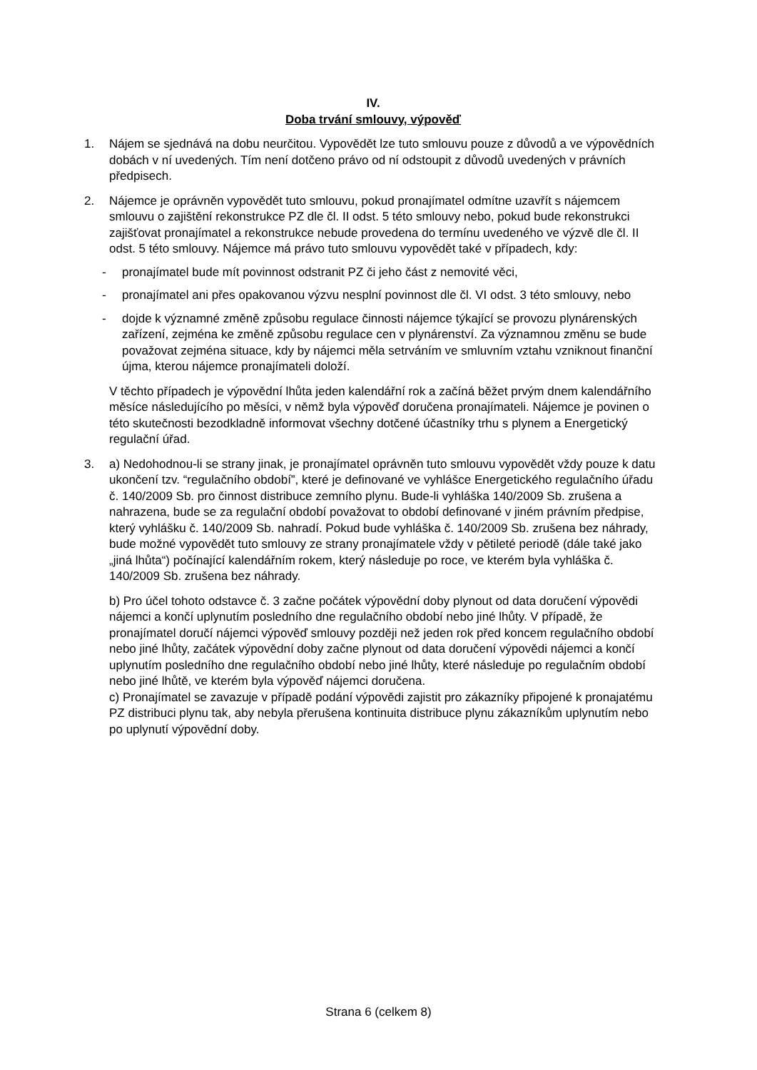IV.
Doba trvání smlouvy, výpověď
1. Nájem se sjednává na dobu neurčitou. Vypovědět lze tuto smlouvu pouze z důvodů a ve výpovědních dobách v ní uvedených. Tím není dotčeno právo od ní odstoupit z důvodů uvedených v právních předpisech.
2. Nájemce je oprávněn vypovědět tuto smlouvu, pokud pronajímatel odmítne uzavřít s nájemcem smlouvu o zajištění rekonstrukce PZ dle čl. II odst. 5 této smlouvy nebo, pokud bude rekonstrukci zajišťovat pronajímatel a rekonstrukce nebude provedena do termínu uvedeného ve výzvě dle čl. II odst. 5 této smlouvy. Nájemce má právo tuto smlouvu vypovědět také v případech, kdy:
- pronajímatel bude mít povinnost odstranit PZ či jeho část z nemovité věci,
- pronajímatel ani přes opakovanou výzvu nesplní povinnost dle čl. VI odst. 3 této smlouvy, nebo
- dojde k významné změně způsobu regulace činnosti nájemce týkající se provozu plynárenských zařízení, zejména ke změně způsobu regulace cen v plynárenství. Za významnou změnu se bude považovat zejména situace, kdy by nájemci měla setrváním ve smluvním vztahu vzniknout finanční újma, kterou nájemce pronajímateli doloží.
V těchto případech je výpovědní lhůta jeden kalendářní rok a začíná běžet prvým dnem kalendářního měsíce následujícího po měsíci, v němž byla výpověď doručena pronajímateli. Nájemce je povinen o této skutečnosti bezodkladně informovat všechny dotčené účastníky trhu s plynem a Energetický regulační úřad.
3. a) Nedohodnou-li se strany jinak, je pronajímatel oprávněn tuto smlouvu vypovědět vždy pouze k datu ukončení tzv. “regulačního období”, které je definované ve vyhlášce Energetického regulačního úřadu č. 140/2009 Sb. pro činnost distribuce zemního plynu. Bude-li vyhláška 140/2009 Sb. zrušena a nahrazena, bude se za regulační období považovat to období definované v jiném právním předpise, který vyhlášku č. 140/2009 Sb. nahradí. Pokud bude vyhláška č. 140/2009 Sb. zrušena bez náhrady, bude možné vypovědět tuto smlouvy ze strany pronajímatele vždy v pětileté periodě (dále také jako „jiná lhůta“) počínající kalendářním rokem, který následuje po roce, ve kterém byla vyhláška č. 140/2009 Sb. zrušena bez náhrady.
b) Pro účel tohoto odstavce č. 3 začne počátek výpovědní doby plynout od data doručení výpovědi nájemci a končí uplynutím posledního dne regulačního období nebo jiné lhůty. V případě, že pronajímatel doručí nájemci výpověď smlouvy později než jeden rok před koncem regulačního období nebo jiné lhůty, začátek výpovědní doby začne plynout od data doručení výpovědi nájemci a končí uplynutím posledního dne regulačního období nebo jiné lhůty, které následuje po regulačním období nebo jiné lhůtě, ve kterém byla výpověď nájemci doručena.
c) Pronajímatel se zavazuje v případě podání výpovědi zajistit pro zákazníky připojené k pronajatému PZ distribuci plynu tak, aby nebyla přerušena kontinuita distribuce plynu zákazníkům uplynutím nebo po uplynutí výpovědní doby.
Strana 6 (celkem 8)